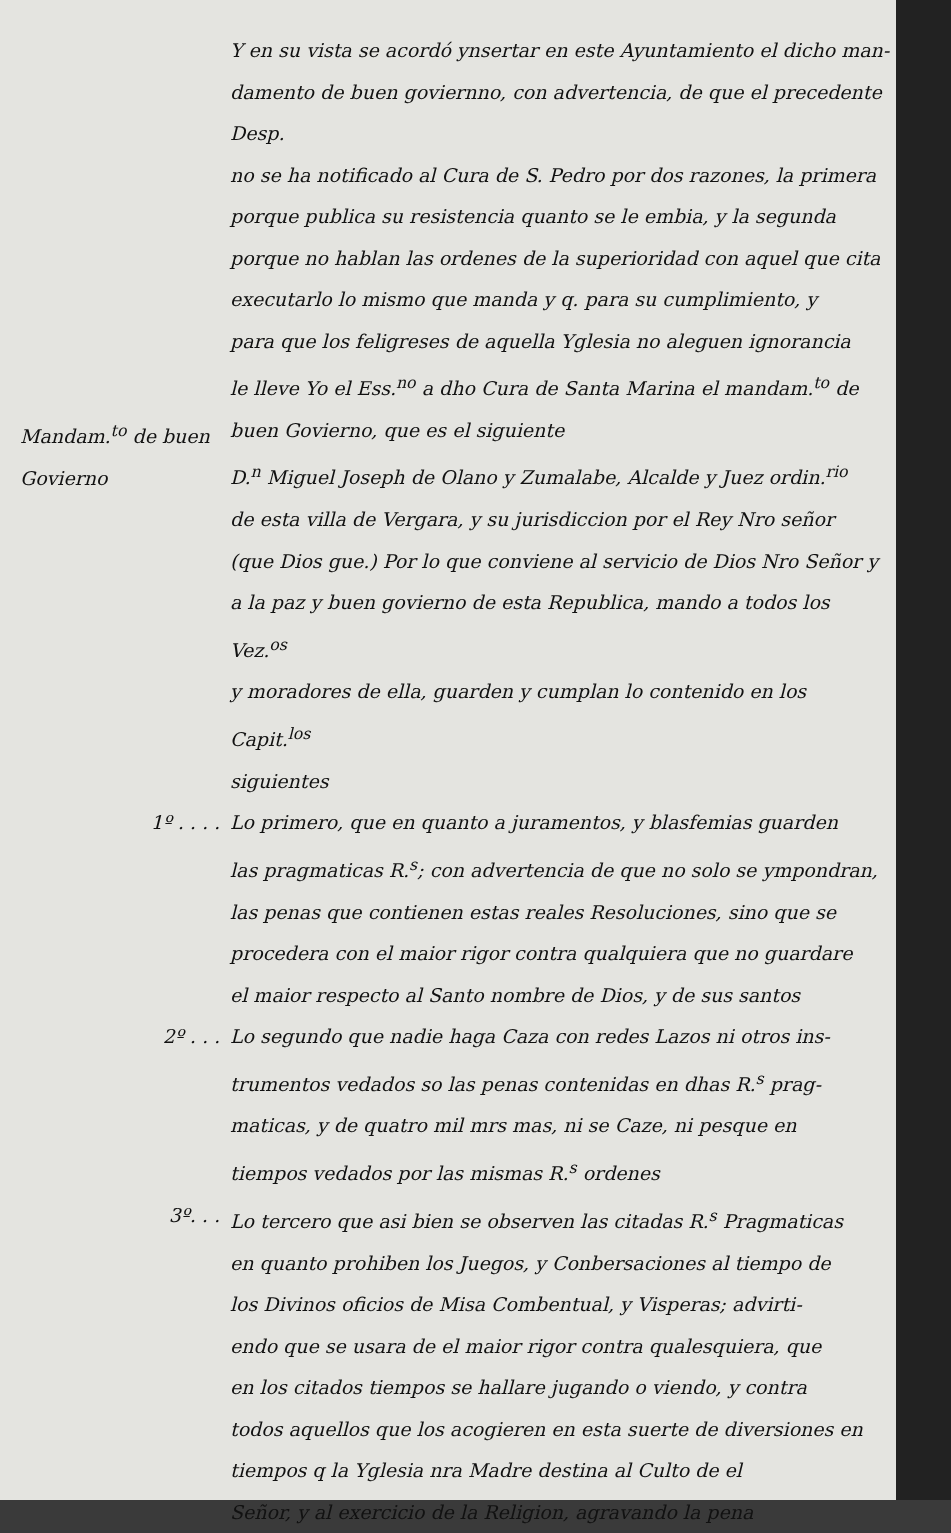Y en su vista se acordó ynsertar en este Ayuntamiento el dicho man-
damento de buen goviernno, con advertencia, de que el precedente Desp.
no se ha notificado al Cura de S. Pedro por dos razones, la primera
porque publica su resistencia quanto se le embia, y la segunda
porque no hablan las ordenes de la superioridad con aquel que cita
executarlo lo mismo que manda y q. para su cumplimiento, y
para que los feligreses de aquella Yglesia no aleguen ignorancia
le lleve Yo el Ess.<sup>no</sup> a dho Cura de Santa Marina el mandam.<sup>to</sup> de
Mandam.<sup>to</sup> de buen Govierno
buen Govierno, que es el siguiente
D.<sup>n</sup> Miguel Joseph de Olano y Zumalabe, Alcalde y Juez ordin.<sup>rio</sup>
de esta villa de Vergara, y su jurisdiccion por el Rey Nro señor
(que Dios gue.) Por lo que conviene al servicio de Dios Nro Señor y
a la paz y buen govierno de esta Republica, mando a todos los Vez.<sup>os</sup>
y moradores de ella, guarden y cumplan lo contenido en los Capit.<sup>los</sup>
siguientes
1º . . . . Lo primero, que en quanto a juramentos, y blasfemias guarden
las pragmaticas R.<sup>s</sup>; con advertencia de que no solo se ympondran,
las penas que contienen estas reales Resoluciones, sino que se
procedera con el maior rigor contra qualquiera que no guardare
el maior respecto al Santo nombre de Dios, y de sus santos
2º . . . Lo segundo que nadie haga Caza con redes Lazos ni otros ins-
trumentos vedados so las penas contenidas en dhas R.<sup>s</sup> prag-
maticas, y de quatro mil mrs mas, ni se Caze, ni pesque en
tiempos vedados por las mismas R.<sup>s</sup> ordenes
3º. . . Lo tercero que asi bien se observen las citadas R.<sup>s</sup> Pragmaticas
en quanto prohiben los Juegos, y Conbersaciones al tiempo de
los Divinos oficios de Misa Combentual, y Visperas; advirti-
endo que se usara de el maior rigor contra qualesquiera, que
en los citados tiempos se hallare jugando o viendo, y contra
todos aquellos que los acogieren en esta suerte de diversiones en
tiempos q la Yglesia nra Madre destina al Culto de el
Señor, y al exercicio de la Religion, agravando la pena